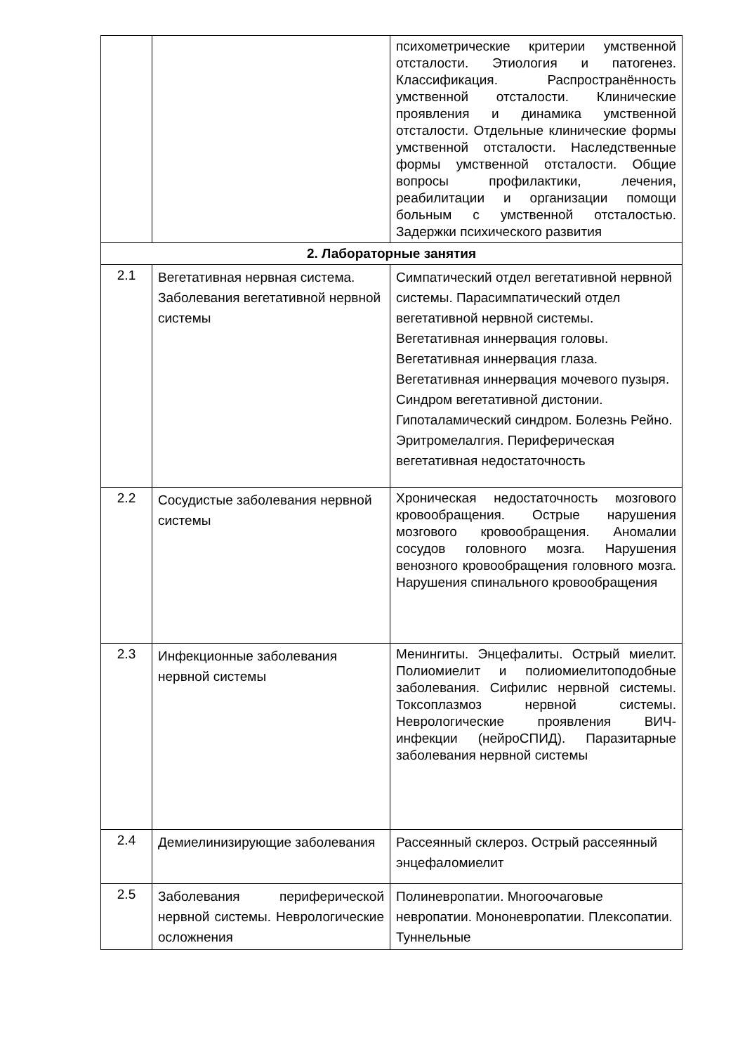| | | психометрические критерии умственной отсталости. Этиология и патогенез. Классификация. Распространённость умственной отсталости. Клинические проявления и динамика умственной отсталости. Отдельные клинические формы умственной отсталости. Наследственные формы умственной отсталости. Общие вопросы профилактики, лечения, реабилитации и организации помощи больным с умственной отсталостью. Задержки психического развития |
| 2. Лабораторные занятия | | |
| 2.1 | Вегетативная нервная система. Заболевания вегетативной нервной системы | Симпатический отдел вегетативной нервной системы. Парасимпатический отдел вегетативной нервной системы. Вегетативная иннервация головы. Вегетативная иннервация глаза. Вегетативная иннервация мочевого пузыря. Синдром вегетативной дистонии. Гипоталамический синдром. Болезнь Рейно. Эритромелалгия. Периферическая вегетативная недостаточность |
| 2.2 | Сосудистые заболевания нервной системы | Хроническая недостаточность мозгового кровообращения. Острые нарушения мозгового кровообращения. Аномалии сосудов головного мозга. Нарушения венозного кровообращения головного мозга. Нарушения спинального кровообращения |
| 2.3 | Инфекционные заболевания нервной системы | Менингиты. Энцефалиты. Острый миелит. Полиомиелит и полиомиелитоподобные заболевания. Сифилис нервной системы. Токсоплазмоз нервной системы. Неврологические проявления ВИЧ-инфекции (нейроСПИД). Паразитарные заболевания нервной системы |
| 2.4 | Демиелинизирующие заболевания | Рассеянный склероз. Острый рассеянный энцефаломиелит |
| 2.5 | Заболевания периферической нервной системы. Неврологические осложнения | Полиневропатии. Многоочаговые невропатии. Мононевропатии. Плексопатии. Туннельные |